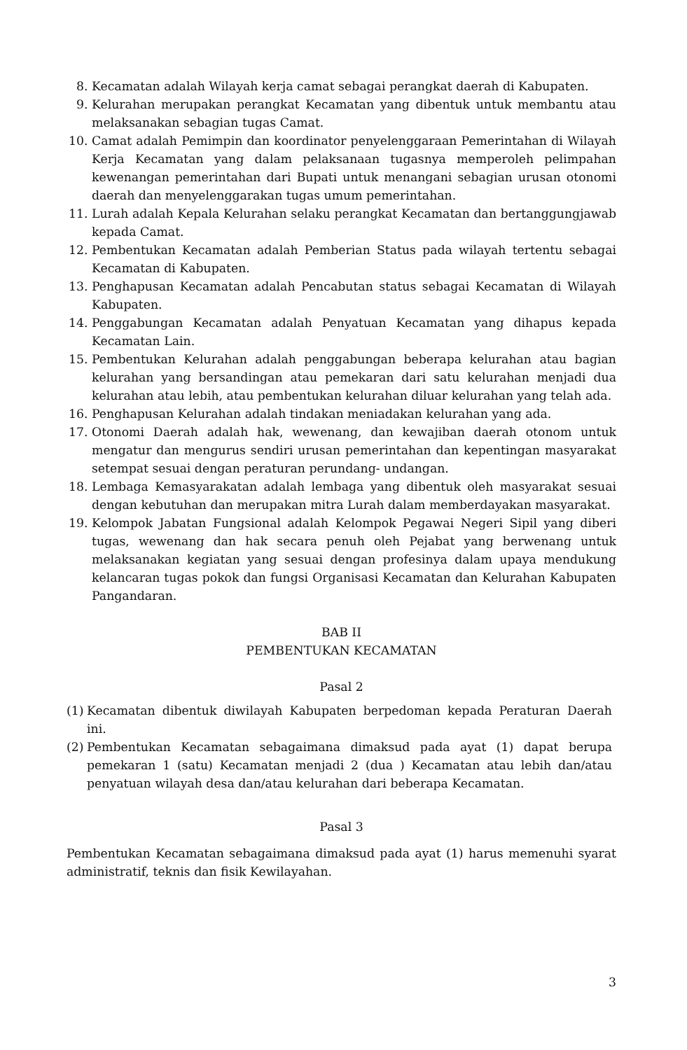8. Kecamatan adalah Wilayah kerja camat sebagai perangkat daerah di Kabupaten.
9. Kelurahan merupakan perangkat Kecamatan yang dibentuk untuk membantu atau melaksanakan sebagian tugas Camat.
10. Camat adalah Pemimpin dan koordinator penyelenggaraan Pemerintahan di Wilayah Kerja Kecamatan yang dalam pelaksanaan tugasnya memperoleh pelimpahan kewenangan pemerintahan dari Bupati untuk menangani sebagian urusan otonomi daerah dan menyelenggarakan tugas umum pemerintahan.
11. Lurah adalah Kepala Kelurahan selaku perangkat Kecamatan dan bertanggungjawab kepada Camat.
12. Pembentukan Kecamatan adalah Pemberian Status pada wilayah tertentu sebagai Kecamatan di Kabupaten.
13. Penghapusan Kecamatan adalah Pencabutan status sebagai Kecamatan di Wilayah Kabupaten.
14. Penggabungan Kecamatan adalah Penyatuan Kecamatan yang dihapus kepada Kecamatan Lain.
15. Pembentukan Kelurahan adalah penggabungan beberapa kelurahan atau bagian kelurahan yang bersandingan atau pemekaran dari satu kelurahan menjadi dua kelurahan atau lebih, atau pembentukan kelurahan diluar kelurahan yang telah ada.
16. Penghapusan Kelurahan adalah tindakan meniadakan kelurahan yang ada.
17. Otonomi Daerah adalah hak, wewenang, dan kewajiban daerah otonom untuk mengatur dan mengurus sendiri urusan pemerintahan dan kepentingan masyarakat setempat sesuai dengan peraturan perundang- undangan.
18. Lembaga Kemasyarakatan adalah lembaga yang dibentuk oleh masyarakat sesuai dengan kebutuhan dan merupakan mitra Lurah dalam memberdayakan masyarakat.
19. Kelompok Jabatan Fungsional adalah Kelompok Pegawai Negeri Sipil yang diberi tugas, wewenang dan hak secara penuh oleh Pejabat yang berwenang untuk melaksanakan kegiatan yang sesuai dengan profesinya dalam upaya mendukung kelancaran tugas pokok dan fungsi Organisasi Kecamatan dan Kelurahan Kabupaten Pangandaran.
BAB II
PEMBENTUKAN KECAMATAN
Pasal 2
(1)
Kecamatan dibentuk diwilayah Kabupaten berpedoman kepada Peraturan Daerah ini.
(2)
Pembentukan Kecamatan sebagaimana dimaksud pada ayat (1) dapat berupa pemekaran 1 (satu) Kecamatan menjadi 2 (dua ) Kecamatan atau lebih dan/atau penyatuan wilayah desa dan/atau kelurahan dari beberapa Kecamatan.
Pasal 3
Pembentukan Kecamatan sebagaimana dimaksud pada ayat (1) harus memenuhi syarat administratif, teknis dan fisik Kewilayahan.
3